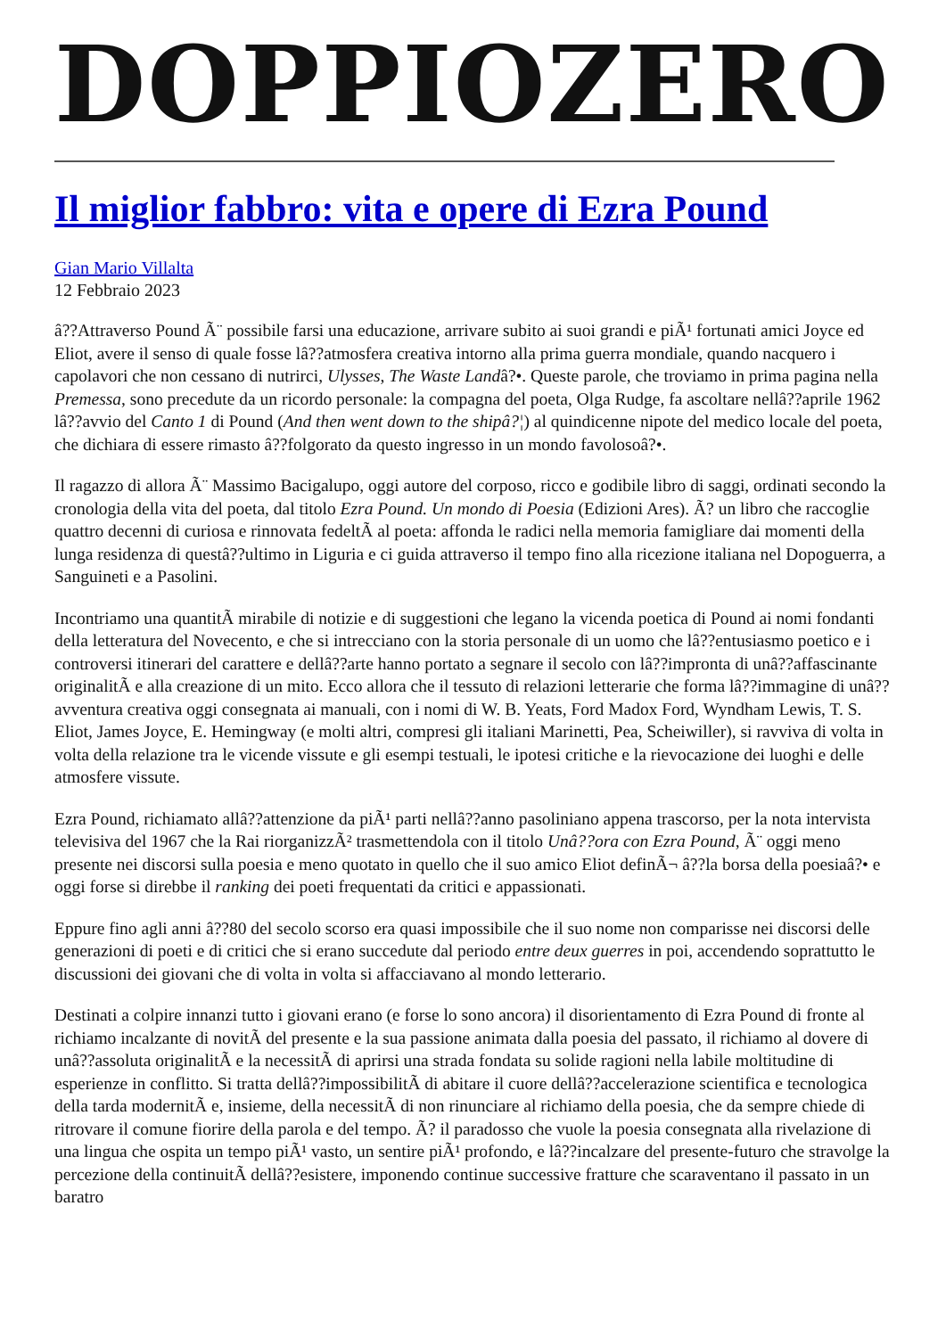DOPPIOZERO
Il miglior fabbro: vita e opere di Ezra Pound
Gian Mario Villalta
12 Febbraio 2023
â??Attraverso Pound Ã¨ possibile farsi una educazione, arrivare subito ai suoi grandi e piÃ¹ fortunati amici Joyce ed Eliot, avere il senso di quale fosse lâ??atmosfera creativa intorno alla prima guerra mondiale, quando nacquero i capolavori che non cessano di nutrirci, Ulysses, The Waste Landâ?•. Queste parole, che troviamo in prima pagina nella Premessa, sono precedute da un ricordo personale: la compagna del poeta, Olga Rudge, fa ascoltare nellâ??aprile 1962 lâ??avvio del Canto 1 di Pound (And then went down to the shipâ?¦) al quindicenne nipote del medico locale del poeta, che dichiara di essere rimasto â??folgorato da questo ingresso in un mondo favolosoâ?•.
Il ragazzo di allora Ã¨ Massimo Bacigalupo, oggi autore del corposo, ricco e godibile libro di saggi, ordinati secondo la cronologia della vita del poeta, dal titolo Ezra Pound. Un mondo di Poesia (Edizioni Ares). Ã? un libro che raccoglie quattro decenni di curiosa e rinnovata fedeltÃ al poeta: affonda le radici nella memoria famigliare dai momenti della lunga residenza di questâ??ultimo in Liguria e ci guida attraverso il tempo fino alla ricezione italiana nel Dopoguerra, a Sanguineti e a Pasolini.
Incontriamo una quantitÃ mirabile di notizie e di suggestioni che legano la vicenda poetica di Pound ai nomi fondanti della letteratura del Novecento, e che si intrecciano con la storia personale di un uomo che lâ??entusiasmo poetico e i controversi itinerari del carattere e dellâ??arte hanno portato a segnare il secolo con lâ??impronta di unâ??affascinante originalitÃ e alla creazione di un mito. Ecco allora che il tessuto di relazioni letterarie che forma lâ??immagine di unâ??avventura creativa oggi consegnata ai manuali, con i nomi di W. B. Yeats, Ford Madox Ford, Wyndham Lewis, T. S. Eliot, James Joyce, E. Hemingway (e molti altri, compresi gli italiani Marinetti, Pea, Scheiwiller), si ravviva di volta in volta della relazione tra le vicende vissute e gli esempi testuali, le ipotesi critiche e la rievocazione dei luoghi e delle atmosfere vissute.
Ezra Pound, richiamato allâ??attenzione da piÃ¹ parti nellâ??anno pasoliniano appena trascorso, per la nota intervista televisiva del 1967 che la Rai riorganizzÃ² trasmettendola con il titolo Unâ??ora con Ezra Pound, Ã¨ oggi meno presente nei discorsi sulla poesia e meno quotato in quello che il suo amico Eliot definÃ¬ â??la borsa della poesiaâ?• e oggi forse si direbbe il ranking dei poeti frequentati da critici e appassionati.
Eppure fino agli anni â??80 del secolo scorso era quasi impossibile che il suo nome non comparisse nei discorsi delle generazioni di poeti e di critici che si erano succedute dal periodo entre deux guerres in poi, accendendo soprattutto le discussioni dei giovani che di volta in volta si affacciavano al mondo letterario.
Destinati a colpire innanzi tutto i giovani erano (e forse lo sono ancora) il disorientamento di Ezra Pound di fronte al richiamo incalzante di novitÃ del presente e la sua passione animata dalla poesia del passato, il richiamo al dovere di unâ??assoluta originalitÃ e la necessitÃ di aprirsi una strada fondata su solide ragioni nella labile moltitudine di esperienze in conflitto. Si tratta dellâ??impossibilitÃ di abitare il cuore dellâ??accelerazione scientifica e tecnologica della tarda modernitÃ e, insieme, della necessitÃ di non rinunciare al richiamo della poesia, che da sempre chiede di ritrovare il comune fiorire della parola e del tempo. Ã? il paradosso che vuole la poesia consegnata alla rivelazione di una lingua che ospita un tempo piÃ¹ vasto, un sentire piÃ¹ profondo, e lâ??incalzare del presente-futuro che stravolge la percezione della continuitÃ dellâ??esistere, imponendo continue successive fratture che scaraventano il passato in un baratro